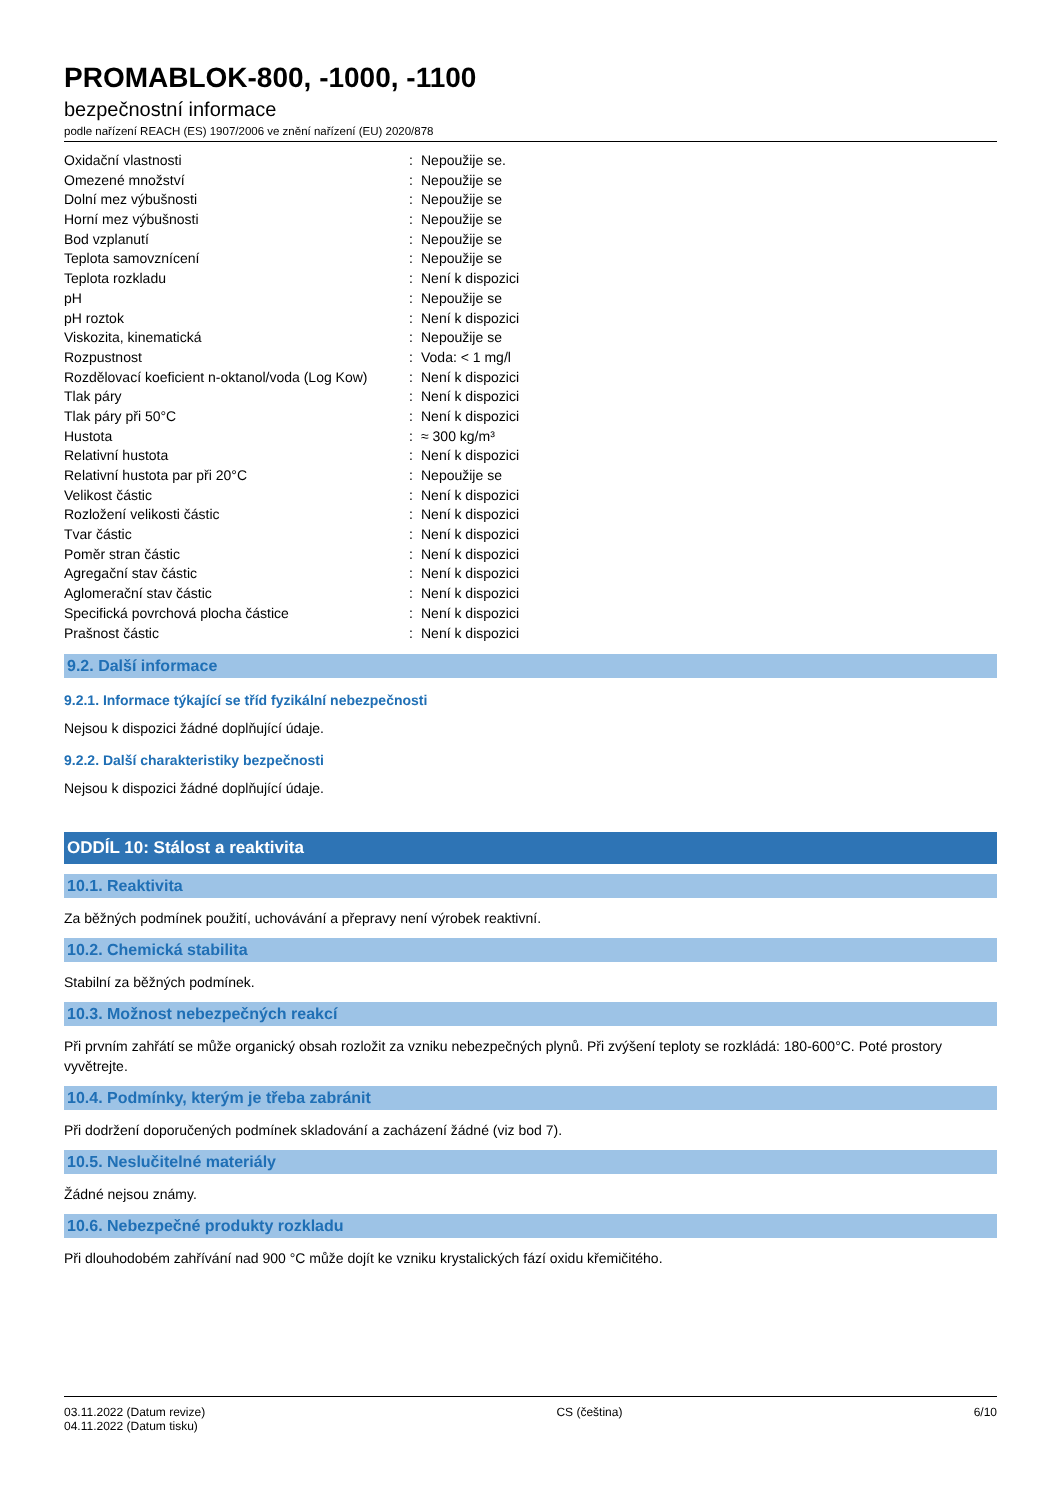PROMABLOK-800, -1000, -1100
bezpečnostní informace
podle nařízení REACH (ES) 1907/2006 ve znění nařízení (EU) 2020/878
| Oxidační vlastnosti | : | Nepoužije se. |
| Omezené množství | : | Nepoužije se |
| Dolní mez výbušnosti | : | Nepoužije se |
| Horní mez výbušnosti | : | Nepoužije se |
| Bod vzplanutí | : | Nepoužije se |
| Teplota samovznícení | : | Nepoužije se |
| Teplota rozkladu | : | Není k dispozici |
| pH | : | Nepoužije se |
| pH roztok | : | Není k dispozici |
| Viskozita, kinematická | : | Nepoužije se |
| Rozpustnost | : | Voda: < 1 mg/l |
| Rozdělovací koeficient n-oktanol/voda (Log Kow) | : | Není k dispozici |
| Tlak páry | : | Není k dispozici |
| Tlak páry při 50°C | : | Není k dispozici |
| Hustota | : | ≈ 300 kg/m³ |
| Relativní hustota | : | Není k dispozici |
| Relativní hustota par při 20°C | : | Nepoužije se |
| Velikost částic | : | Není k dispozici |
| Rozložení velikosti částic | : | Není k dispozici |
| Tvar částic | : | Není k dispozici |
| Poměr stran částic | : | Není k dispozici |
| Agregační stav částic | : | Není k dispozici |
| Aglomerační stav částic | : | Není k dispozici |
| Specifická povrchová plocha částice | : | Není k dispozici |
| Prašnost částic | : | Není k dispozici |
9.2. Další informace
9.2.1. Informace týkající se tříd fyzikální nebezpečnosti
Nejsou k dispozici žádné doplňující údaje.
9.2.2. Další charakteristiky bezpečnosti
Nejsou k dispozici žádné doplňující údaje.
ODDÍL 10: Stálost a reaktivita
10.1. Reaktivita
Za běžných podmínek použití, uchovávání a přepravy není výrobek reaktivní.
10.2. Chemická stabilita
Stabilní za běžných podmínek.
10.3. Možnost nebezpečných reakcí
Při prvním zahřátí se může organický obsah rozložit za vzniku nebezpečných plynů. Při zvýšení teploty se rozkládá: 180-600°C. Poté prostory vyvětrejte.
10.4. Podmínky, kterým je třeba zabránit
Při dodržení doporučených podmínek skladování a zacházení žádné (viz bod 7).
10.5. Neslučitelné materiály
Žádné nejsou známy.
10.6. Nebezpečné produkty rozkladu
Při dlouhodobém zahřívání nad 900 °C může dojít ke vzniku krystalických fází oxidu křemičitého.
03.11.2022 (Datum revize)
04.11.2022 (Datum tisku)
CS (čeština) 6/10